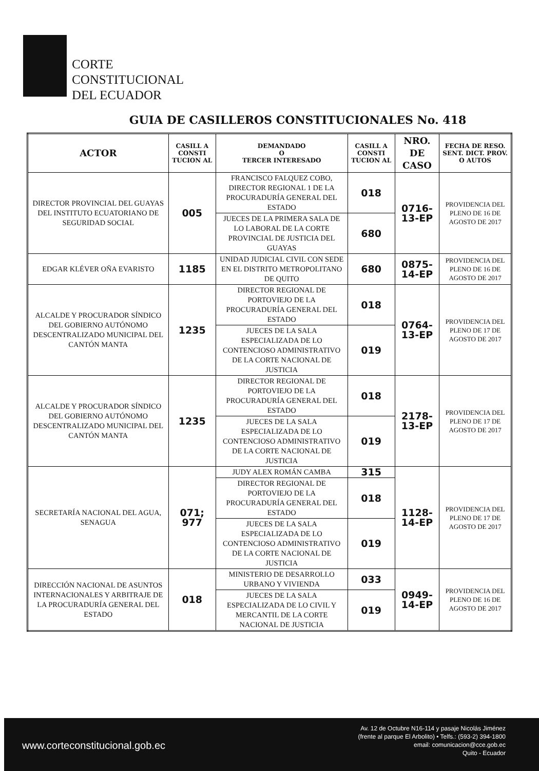CORTE
CONSTITUCIONAL
DEL ECUADOR
GUIA DE CASILLEROS CONSTITUCIONALES No. 418
| ACTOR | CASILL A CONSTI TUCION AL | DEMANDADO O TERCER INTERESADO | CASILL A CONSTI TUCION AL | NRO. DE CASO | FECHA DE RESO. SENT. DICT. PROV. O AUTOS |
| --- | --- | --- | --- | --- | --- |
| DIRECTOR PROVINCIAL DEL GUAYAS DEL INSTITUTO ECUATORIANO DE SEGURIDAD SOCIAL | 005 | FRANCISCO FALQUEZ COBO, DIRECTOR REGIONAL 1 DE LA PROCURADURÍA GENERAL DEL ESTADO | 018 | 0716-13-EP | PROVIDENCIA DEL PLENO DE 16 DE AGOSTO DE 2017 |
| | | JUECES DE LA PRIMERA SALA DE LO LABORAL DE LA CORTE PROVINCIAL DE JUSTICIA DEL GUAYAS | 680 | | |
| EDGAR KLÉVER OÑA EVARISTO | 1185 | UNIDAD JUDICIAL CIVIL CON SEDE EN EL DISTRITO METROPOLITANO DE QUITO | 680 | 0875-14-EP | PROVIDENCIA DEL PLENO DE 16 DE AGOSTO DE 2017 |
| ALCALDE Y PROCURADOR SÍNDICO DEL GOBIERNO AUTÓNOMO DESCENTRALIZADO MUNICIPAL DEL CANTÓN MANTA | 1235 | DIRECTOR REGIONAL DE PORTOVIEJO DE LA PROCURADURÍA GENERAL DEL ESTADO | 018 | 0764-13-EP | PROVIDENCIA DEL PLENO DE 17 DE AGOSTO DE 2017 |
| | | JUECES DE LA SALA ESPECIALIZADA DE LO CONTENCIOSO ADMINISTRATIVO DE LA CORTE NACIONAL DE JUSTICIA | 019 | | |
| ALCALDE Y PROCURADOR SÍNDICO DEL GOBIERNO AUTÓNOMO DESCENTRALIZADO MUNICIPAL DEL CANTÓN MANTA | 1235 | DIRECTOR REGIONAL DE PORTOVIEJO DE LA PROCURADURÍA GENERAL DEL ESTADO | 018 | 2178-13-EP | PROVIDENCIA DEL PLENO DE 17 DE AGOSTO DE 2017 |
| | | JUECES DE LA SALA ESPECIALIZADA DE LO CONTENCIOSO ADMINISTRATIVO DE LA CORTE NACIONAL DE JUSTICIA | 019 | | |
| SECRETARÍA NACIONAL DEL AGUA, SENAGUA | 071; 977 | JUDY ALEX ROMÁN CAMBA | 315 | 1128-14-EP | PROVIDENCIA DEL PLENO DE 17 DE AGOSTO DE 2017 |
| | | DIRECTOR REGIONAL DE PORTOVIEJO DE LA PROCURADURÍA GENERAL DEL ESTADO | 018 | | |
| | | JUECES DE LA SALA ESPECIALIZADA DE LO CONTENCIOSO ADMINISTRATIVO DE LA CORTE NACIONAL DE JUSTICIA | 019 | | |
| DIRECCIÓN NACIONAL DE ASUNTOS INTERNACIONALES Y ARBITRAJE DE LA PROCURADURÍA GENERAL DEL ESTADO | 018 | MINISTERIO DE DESARROLLO URBANO Y VIVIENDA | 033 | 0949-14-EP | PROVIDENCIA DEL PLENO DE 16 DE AGOSTO DE 2017 |
| | | JUECES DE LA SALA ESPECIALIZADA DE LO CIVIL Y MERCANTIL DE LA CORTE NACIONAL DE JUSTICIA | 019 | | |
www.corteconstitucional.gob.ec
Av. 12 de Octubre N16-114 y pasaje Nicolás Jiménez
(frente al parque El Arbolito) • Telfs.: (593-2) 394-1800
email: comunicacion@cce.gob.ec
Quito - Ecuador